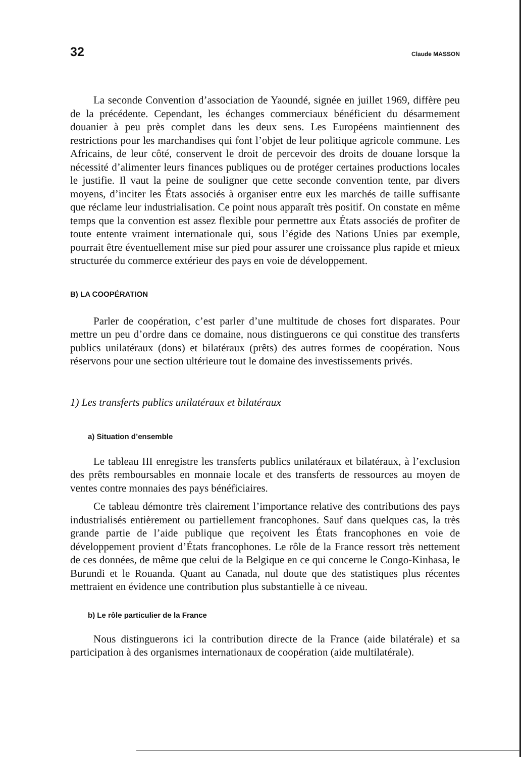32 Claude MASSON
La seconde Convention d’association de Yaoundé, signée en juillet 1969, diffère peu de la précédente. Cependant, les échanges commerciaux bénéficient du désarmement douanier à peu près complet dans les deux sens. Les Européens maintiennent des restrictions pour les marchandises qui font l’objet de leur politique agricole commune. Les Africains, de leur côté, conservent le droit de percevoir des droits de douane lorsque la nécessité d’alimenter leurs finances publiques ou de protéger certaines productions locales le justifie. Il vaut la peine de souligner que cette seconde convention tente, par divers moyens, d’inciter les États associés à organiser entre eux les marchés de taille suffisante que réclame leur industrialisation. Ce point nous apparaît très positif. On constate en même temps que la convention est assez flexible pour permettre aux États associés de profiter de toute entente vraiment internationale qui, sous l’égide des Nations Unies par exemple, pourrait être éventuellement mise sur pied pour assurer une croissance plus rapide et mieux structurée du commerce extérieur des pays en voie de développement.
B) LA COOPÉRATION
Parler de coopération, c’est parler d’une multitude de choses fort disparates. Pour mettre un peu d’ordre dans ce domaine, nous distinguerons ce qui constitue des transferts publics unilatéraux (dons) et bilatéraux (prêts) des autres formes de coopération. Nous réservons pour une section ultérieure tout le domaine des investissements privés.
1) Les transferts publics unilatéraux et bilatéraux
a) Situation d’ensemble
Le tableau III enregistre les transferts publics unilatéraux et bilatéraux, à l’exclusion des prêts remboursables en monnaie locale et des transferts de ressources au moyen de ventes contre monnaies des pays bénéficiaires.
Ce tableau démontre très clairement l’importance relative des contributions des pays industrialisés entièrement ou partiellement francophones. Sauf dans quelques cas, la très grande partie de l’aide publique que reçoivent les États francophones en voie de développement provient d’États francophones. Le rôle de la France ressort très nettement de ces données, de même que celui de la Belgique en ce qui concerne le Congo-Kinhasa, le Burundi et le Rouanda. Quant au Canada, nul doute que des statistiques plus récentes mettraient en évidence une contribution plus substantielle à ce niveau.
b) Le rôle particulier de la France
Nous distinguerons ici la contribution directe de la France (aide bilatérale) et sa participation à des organismes internationaux de coopération (aide multilatérale).